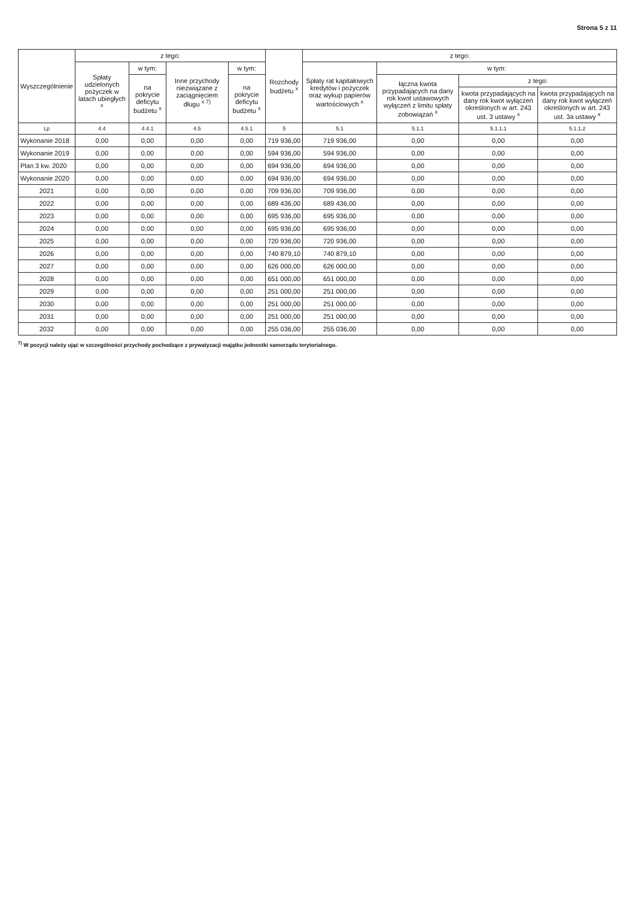Strona 5 z 11
| Wyszczególnienie | z tego: | | | | Rozchody budżetu <sup>x</sup> | z tego: | | | |
| --- | --- | --- | --- | --- | --- | --- | --- | --- | --- |
| | Spłaty udzielonych pożyczek w latach ubiegłych <sup>x</sup> | w tym: | Inne przychody niezwiązane z zaciągnięciem długu <sup>x 7)</sup> | w tym: | | Spłaty rat kapitałowych kredytów i pożyczek oraz wykup papierów wartościowych <sup>x</sup> | w tym: | | |
| | | na pokrycie deficytu budżetu <sup>x</sup> | | na pokrycie deficytu budżetu <sup>x</sup> | | | łączna kwota przypadających na dany rok kwot ustawowych wyłączeń z limitu spłaty zobowiązań <sup>x</sup> | z tego: | |
| | | | | | | | | kwota przypadających na dany rok kwot wyłączeń określonych w art. 243 ust. 3 ustawy <sup>x</sup> | kwota przypadających na dany rok kwot wyłączeń określonych w art. 243 ust. 3a ustawy <sup>x</sup> |
| Lp | 4.4 | 4.4.1 | 4.5 | 4.5.1 | 5 | 5.1 | 5.1.1 | 5.1.1.1 | 5.1.1.2 |
| Wykonanie 2018 | 0,00 | 0,00 | 0,00 | 0,00 | 719 936,00 | 719 936,00 | 0,00 | 0,00 | 0,00 |
| Wykonanie 2019 | 0,00 | 0,00 | 0,00 | 0,00 | 594 936,00 | 594 936,00 | 0,00 | 0,00 | 0,00 |
| Plan 3 kw. 2020 | 0,00 | 0,00 | 0,00 | 0,00 | 694 936,00 | 694 936,00 | 0,00 | 0,00 | 0,00 |
| Wykonanie 2020 | 0,00 | 0,00 | 0,00 | 0,00 | 694 936,00 | 694 936,00 | 0,00 | 0,00 | 0,00 |
| 2021 | 0,00 | 0,00 | 0,00 | 0,00 | 709 936,00 | 709 936,00 | 0,00 | 0,00 | 0,00 |
| 2022 | 0,00 | 0,00 | 0,00 | 0,00 | 689 436,00 | 689 436,00 | 0,00 | 0,00 | 0,00 |
| 2023 | 0,00 | 0,00 | 0,00 | 0,00 | 695 936,00 | 695 936,00 | 0,00 | 0,00 | 0,00 |
| 2024 | 0,00 | 0,00 | 0,00 | 0,00 | 695 936,00 | 695 936,00 | 0,00 | 0,00 | 0,00 |
| 2025 | 0,00 | 0,00 | 0,00 | 0,00 | 720 936,00 | 720 936,00 | 0,00 | 0,00 | 0,00 |
| 2026 | 0,00 | 0,00 | 0,00 | 0,00 | 740 879,10 | 740 879,10 | 0,00 | 0,00 | 0,00 |
| 2027 | 0,00 | 0,00 | 0,00 | 0,00 | 626 000,00 | 626 000,00 | 0,00 | 0,00 | 0,00 |
| 2028 | 0,00 | 0,00 | 0,00 | 0,00 | 651 000,00 | 651 000,00 | 0,00 | 0,00 | 0,00 |
| 2029 | 0,00 | 0,00 | 0,00 | 0,00 | 251 000,00 | 251 000,00 | 0,00 | 0,00 | 0,00 |
| 2030 | 0,00 | 0,00 | 0,00 | 0,00 | 251 000,00 | 251 000,00 | 0,00 | 0,00 | 0,00 |
| 2031 | 0,00 | 0,00 | 0,00 | 0,00 | 251 000,00 | 251 000,00 | 0,00 | 0,00 | 0,00 |
| 2032 | 0,00 | 0,00 | 0,00 | 0,00 | 255 036,00 | 255 036,00 | 0,00 | 0,00 | 0,00 |
<sup>7)</sup> W pozycji należy ująć w szczególności przychody pochodzące z prywatyzacji majątku jednostki samorządu terytorialnego.